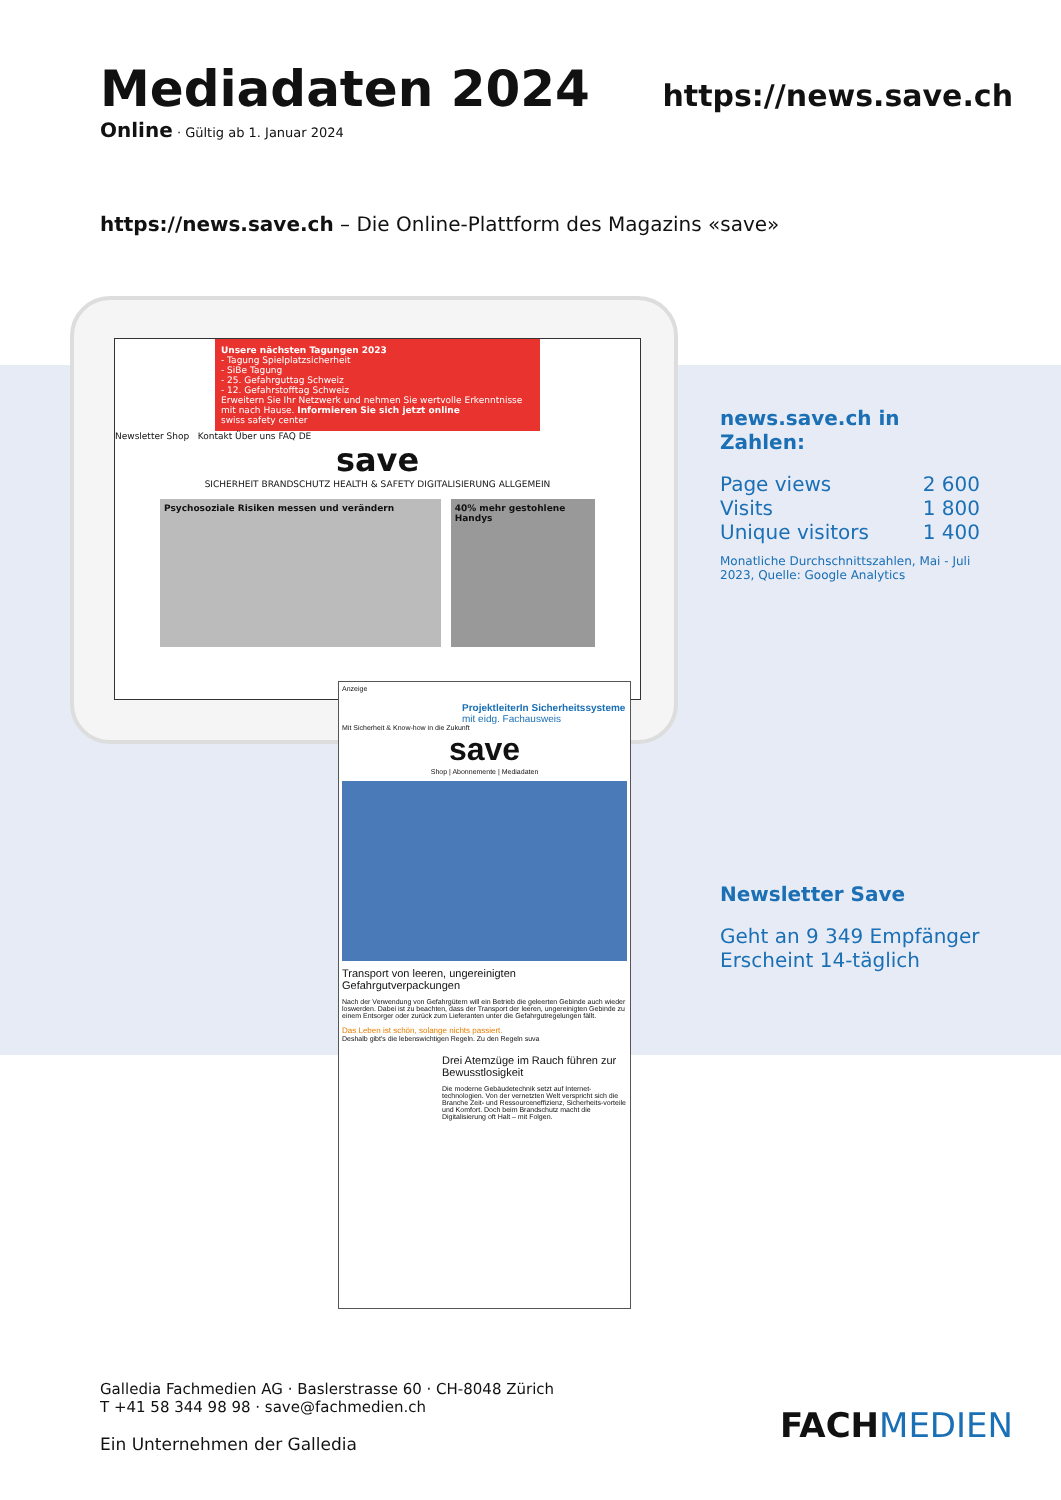Mediadaten 2024
Online · Gültig ab 1. Januar 2024
https://news.save.ch
https://news.save.ch – Die Online-Plattform des Magazins «save»
Unsere nächsten Tagungen 2023
- Tagung Spielplatzsicherheit
- SiBe Tagung
- 25. Gefahrguttag Schweiz
- 12. Gefahrstofftag Schweiz
Erweitern Sie Ihr Netzwerk und nehmen Sie wertvolle Erkenntnisse mit nach Hause. Informieren Sie sich jetzt online
swiss safety center
Newsletter Shop Kontakt Über uns FAQ DE
save
SICHERHEIT BRANDSCHUTZ HEALTH & SAFETY DIGITALISIERUNG ALLGEMEIN
Psychosoziale Risiken messen und verändern
40% mehr gestohlene Handys
Anzeige
ProjektleiterIn Sicherheitssysteme
mit eidg. Fachausweis
Mit Sicherheit & Know-how in die Zukunft
save
Shop | Abonnemente | Mediadaten
Transport von leeren, ungereinigten Gefahrgutverpackungen
Nach der Verwendung von Gefahrgütern will ein Betrieb die geleerten Gebinde auch wieder loswerden. Dabei ist zu beachten, dass der Transport der leeren, ungereinigten Gebinde zu einem Entsorger oder zurück zum Lieferanten unter die Gefahrgutregelungen fällt.
Das Leben ist schön, solange nichts passiert.
Deshalb gibt's die lebenswichtigen Regeln. Zu den Regeln suva
Drei Atemzüge im Rauch führen zur Bewusstlosigkeit
Die moderne Gebäudetechnik setzt auf Internet-technologien. Von der vernetzten Welt verspricht sich die Branche Zeit- und Ressourceneffizienz, Sicherheits-vorteile und Komfort. Doch beim Brandschutz macht die Digitalisierung oft Halt – mit Folgen.
news.save.ch in Zahlen:
Page views 2 600
Visits 1 800
Unique visitors 1 400
Monatliche Durchschnittszahlen, Mai - Juli 2023, Quelle: Google Analytics
Newsletter Save
Geht an 9 349 Empfänger
Erscheint 14-täglich
Galledia Fachmedien AG · Baslerstrasse 60 · CH-8048 Zürich
T +41 58 344 98 98 · save@fachmedien.ch
Ein Unternehmen der Galledia
FACHMEDIEN